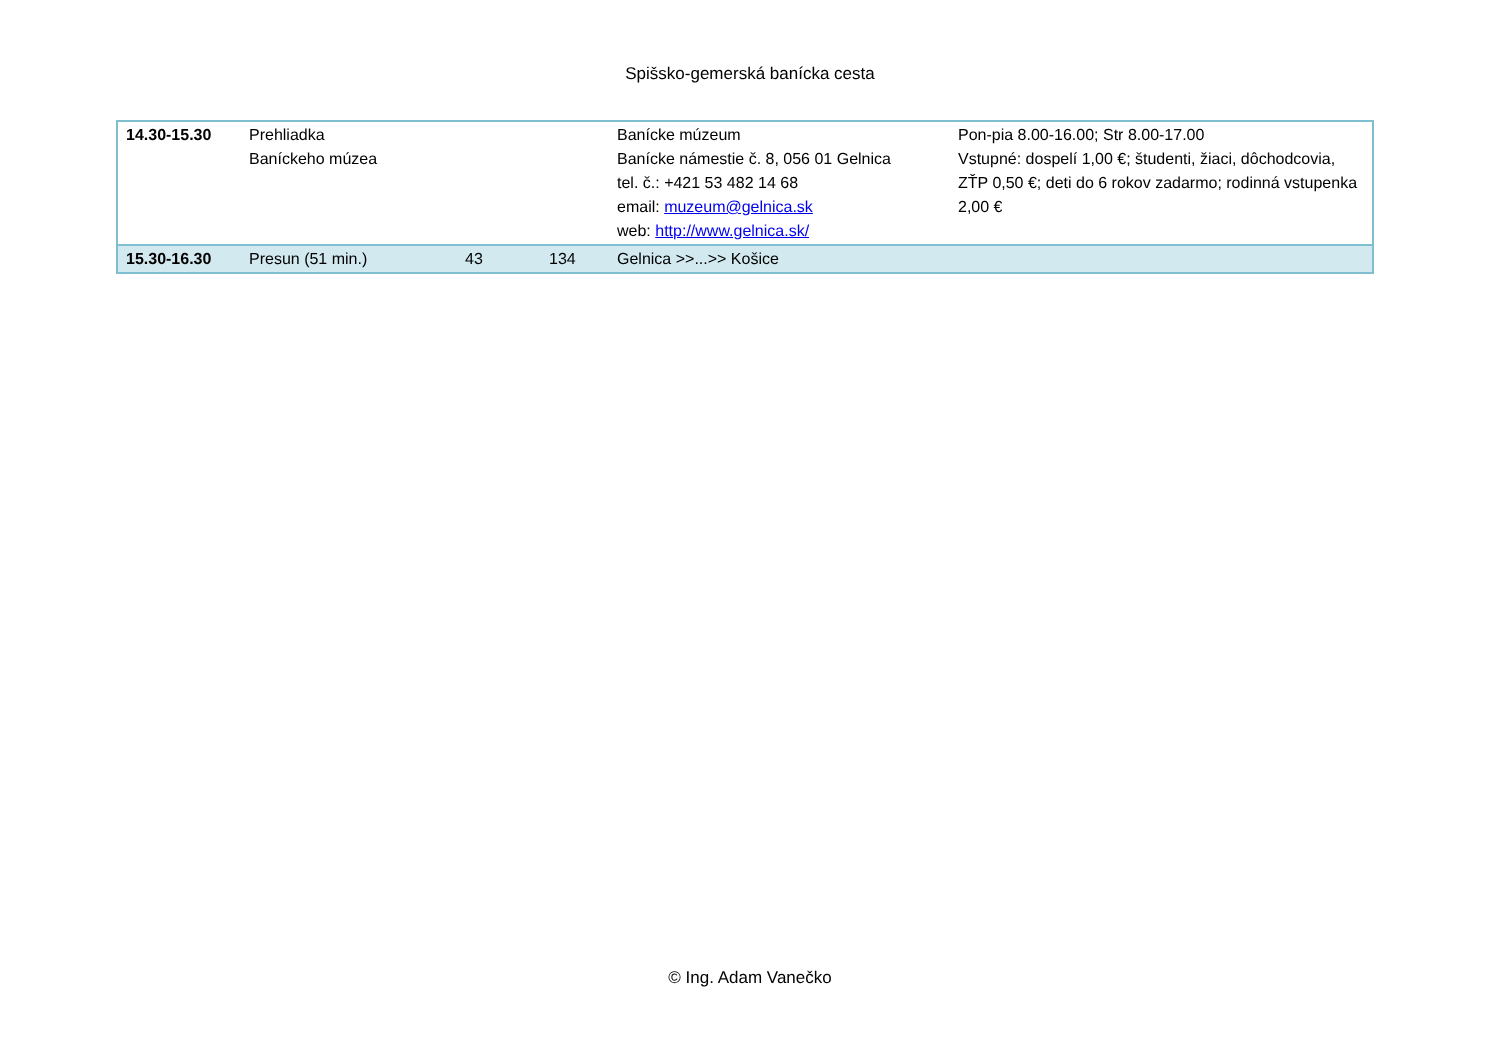Spišsko-gemerská banícka cesta
| 14.30-15.30 | Prehliadka Baníckeho múzea | | | Banícke múzeum Banícke námestie č. 8, 056 01 Gelnica tel. č.: +421 53 482 14 68 email: muzeum@gelnica.sk web: http://www.gelnica.sk/ | Pon-pia 8.00-16.00; Str 8.00-17.00 Vstupné: dospelí 1,00 €; študenti, žiaci, dôchodcovia, ZŤP 0,50 €; deti do 6 rokov zadarmo; rodinná vstupenka 2,00 € |
| 15.30-16.30 | Presun (51 min.) | 43 | 134 | Gelnica >>...>> Košice | |
© Ing. Adam Vanečko